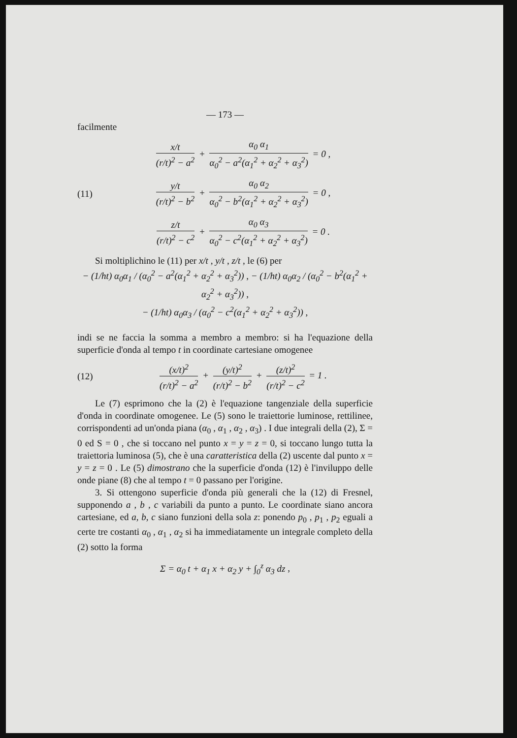— 173 —
facilmente
x/t (r/t)<sup>2</sup> − a<sup>2</sup> + α<sub>0</sub> α<sub>1</sub> α<sub>0</sub><sup>2</sup> − a<sup>2</sup>(α<sub>1</sub><sup>2</sup> + α<sub>2</sub><sup>2</sup> + α<sub>3</sub><sup>2</sup>) = 0 ,
(11)
y/t (r/t)<sup>2</sup> − b<sup>2</sup> + α<sub>0</sub> α<sub>2</sub> α<sub>0</sub><sup>2</sup> − b<sup>2</sup>(α<sub>1</sub><sup>2</sup> + α<sub>2</sub><sup>2</sup> + α<sub>3</sub><sup>2</sup>) = 0 ,
z/t (r/t)<sup>2</sup> − c<sup>2</sup> + α<sub>0</sub> α<sub>3</sub> α<sub>0</sub><sup>2</sup> − c<sup>2</sup>(α<sub>1</sub><sup>2</sup> + α<sub>2</sub><sup>2</sup> + α<sub>3</sub><sup>2</sup>) = 0 .
Si moltiplichino le (11) per x/t , y/t , z/t , le (6) per
− (1/ht) α<sub>0</sub>α<sub>1</sub> / (α<sub>0</sub><sup>2</sup> − a<sup>2</sup>(α<sub>1</sub><sup>2</sup> + α<sub>2</sub><sup>2</sup> + α<sub>3</sub><sup>2</sup>)) , − (1/ht) α<sub>0</sub>α<sub>2</sub> / (α<sub>0</sub><sup>2</sup> − b<sup>2</sup>(α<sub>1</sub><sup>2</sup> + α<sub>2</sub><sup>2</sup> + α<sub>3</sub><sup>2</sup>)) ,
− (1/ht) α<sub>0</sub>α<sub>3</sub> / (α<sub>0</sub><sup>2</sup> − c<sup>2</sup>(α<sub>1</sub><sup>2</sup> + α<sub>2</sub><sup>2</sup> + α<sub>3</sub><sup>2</sup>)) ,
indi se ne faccia la somma a membro a membro: si ha l'equazione della superficie d'onda al tempo t in coordinate cartesiane omogenee
(12)
(x/t)<sup>2</sup> (r/t)<sup>2</sup> − a<sup>2</sup> + (y/t)<sup>2</sup> (r/t)<sup>2</sup> − b<sup>2</sup> + (z/t)<sup>2</sup> (r/t)<sup>2</sup> − c<sup>2</sup> = 1 .
Le (7) esprimono che la (2) è l'equazione tangenziale della superficie d'onda in coordinate omogenee. Le (5) sono le traiettorie luminose, rettilinee, corrispondenti ad un'onda piana (α<sub>0</sub> , α<sub>1</sub> , α<sub>2</sub> , α<sub>3</sub>) . I due integrali della (2), Σ = 0 ed S = 0 , che si toccano nel punto x = y = z = 0, si toccano lungo tutta la traiettoria luminosa (5), che è una caratteristica della (2) uscente dal punto x = y = z = 0 . Le (5) dimostrano che la superficie d'onda (12) è l'inviluppo delle onde piane (8) che al tempo t = 0 passano per l'origine.
3. Si ottengono superficie d'onda più generali che la (12) di Fresnel, supponendo a , b , c variabili da punto a punto. Le coordinate siano ancora cartesiane, ed a, b, c siano funzioni della sola z: ponendo p<sub>0</sub> , p<sub>1</sub> , p<sub>2</sub> eguali a certe tre costanti α<sub>0</sub> , α<sub>1</sub> , α<sub>2</sub> si ha immediatamente un integrale completo della (2) sotto la forma
Σ = α<sub>0</sub> t + α<sub>1</sub> x + α<sub>2</sub> y + ∫<sub>0</sub><sup>z</sup> α<sub>3</sub> dz ,